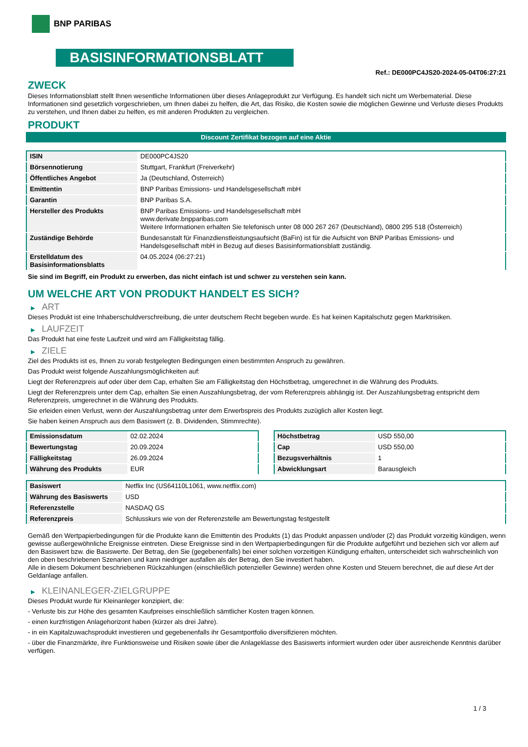BNP PARIBAS
BASISINFORMATIONSBLATT
Ref.: DE000PC4JS20-2024-05-04T06:27:21
ZWECK
Dieses Informationsblatt stellt Ihnen wesentliche Informationen über dieses Anlageprodukt zur Verfügung. Es handelt sich nicht um Werbematerial. Diese Informationen sind gesetzlich vorgeschrieben, um Ihnen dabei zu helfen, die Art, das Risiko, die Kosten sowie die möglichen Gewinne und Verluste dieses Produkts zu verstehen, und Ihnen dabei zu helfen, es mit anderen Produkten zu vergleichen.
PRODUKT
Discount Zertifikat bezogen auf eine Aktie
| ISIN | DE000PC4JS20 |
| Börsennotierung | Stuttgart, Frankfurt (Freiverkehr) |
| Öffentliches Angebot | Ja (Deutschland, Österreich) |
| Emittentin | BNP Paribas Emissions- und Handelsgesellschaft mbH |
| Garantin | BNP Paribas S.A. |
| Hersteller des Produkts | BNP Paribas Emissions- und Handelsgesellschaft mbH www.derivate.bnpparibas.com Weitere Informationen erhalten Sie telefonisch unter 08 000 267 267 (Deutschland), 0800 295 518 (Österreich) |
| Zuständige Behörde | Bundesanstalt für Finanzdienstleistungsaufsicht (BaFin) ist für die Aufsicht von BNP Paribas Emissions- und Handelsgesellschaft mbH in Bezug auf dieses Basisinformationsblatt zuständig. |
| Erstelldatum des Basisinformationsblatts | 04.05.2024 (06:27:21) |
Sie sind im Begriff, ein Produkt zu erwerben, das nicht einfach ist und schwer zu verstehen sein kann.
UM WELCHE ART VON PRODUKT HANDELT ES SICH?
▶ ART
Dieses Produkt ist eine Inhaberschuldverschreibung, die unter deutschem Recht begeben wurde. Es hat keinen Kapitalschutz gegen Marktrisiken.
▶ LAUFZEIT
Das Produkt hat eine feste Laufzeit und wird am Fälligkeitstag fällig.
▶ ZIELE
Ziel des Produkts ist es, Ihnen zu vorab festgelegten Bedingungen einen bestimmten Anspruch zu gewähren.
Das Produkt weist folgende Auszahlungsmöglichkeiten auf:
Liegt der Referenzpreis auf oder über dem Cap, erhalten Sie am Fälligkeitstag den Höchstbetrag, umgerechnet in die Währung des Produkts.
Liegt der Referenzpreis unter dem Cap, erhalten Sie einen Auszahlungsbetrag, der vom Referenzpreis abhängig ist. Der Auszahlungsbetrag entspricht dem Referenzpreis, umgerechnet in die Währung des Produkts.
Sie erleiden einen Verlust, wenn der Auszahlungsbetrag unter dem Erwerbspreis des Produkts zuzüglich aller Kosten liegt.
Sie haben keinen Anspruch aus dem Basiswert (z. B. Dividenden, Stimmrechte).
| Emissionsdatum | 02.02.2024 |
| Bewertungstag | 20.09.2024 |
| Fälligkeitstag | 26.09.2024 |
| Währung des Produkts | EUR |
| Höchstbetrag | USD 550,00 |
| Cap | USD 550,00 |
| Bezugsverhältnis | 1 |
| Abwicklungsart | Barausgleich |
| Basiswert | Netflix Inc (US64110L1061, www.netflix.com) |
| Währung des Basiswerts | USD |
| Referenzstelle | NASDAQ GS |
| Referenzpreis | Schlusskurs wie von der Referenzstelle am Bewertungstag festgestellt |
Gemäß den Wertpapierbedingungen für die Produkte kann die Emittentin des Produkts (1) das Produkt anpassen und/oder (2) das Produkt vorzeitig kündigen, wenn gewisse außergewöhnliche Ereignisse eintreten. Diese Ereignisse sind in den Wertpapierbedingungen für die Produkte aufgeführt und beziehen sich vor allem auf den Basiswert bzw. die Basiswerte. Der Betrag, den Sie (gegebenenfalls) bei einer solchen vorzeitigen Kündigung erhalten, unterscheidet sich wahrscheinlich von den oben beschriebenen Szenarien und kann niedriger ausfallen als der Betrag, den Sie investiert haben.
Alle in diesem Dokument beschriebenen Rückzahlungen (einschließlich potenzieller Gewinne) werden ohne Kosten und Steuern berechnet, die auf diese Art der Geldanlage anfallen.
▶ KLEINANLEGER-ZIELGRUPPE
Dieses Produkt wurde für Kleinanleger konzipiert, die:
- Verluste bis zur Höhe des gesamten Kaufpreises einschließlich sämtlicher Kosten tragen können.
- einen kurzfristigen Anlagehorizont haben (kürzer als drei Jahre).
- in ein Kapitalzuwachsprodukt investieren und gegebenenfalls ihr Gesamtportfolio diversifizieren möchten.
- über die Finanzmärkte, ihre Funktionsweise und Risiken sowie über die Anlageklasse des Basiswerts informiert wurden oder über ausreichende Kenntnis darüber verfügen.
1 / 3